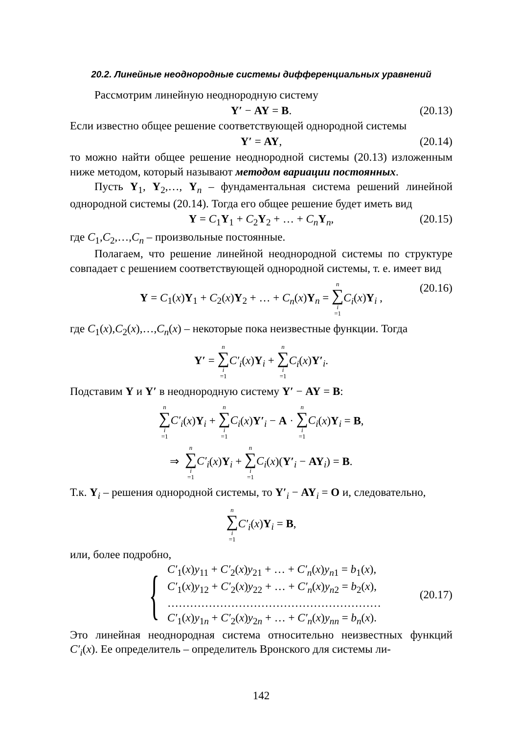20.2. Линейные неоднородные системы дифференциальных уравнений
Рассмотрим линейную неоднородную систему
Y′ − AY = B. (20.13)
Если известно общее решение соответствующей однородной системы
Y′ = AY, (20.14)
то можно найти общее решение неоднородной системы (20.13) изложенным ниже методом, который называют методом вариации постоянных.
Пусть Y<sub>1</sub>, Y<sub>2</sub>,…, Y<sub>n</sub> – фундаментальная система решений линейной однородной системы (20.14). Тогда его общее решение будет иметь вид
Y = C<sub>1</sub>Y<sub>1</sub> + C<sub>2</sub>Y<sub>2</sub> + … + C<sub>n</sub> Y<sub>n</sub>, (20.15)
где C<sub>1</sub>,C<sub>2</sub>,…,C<sub>n</sub> – произвольные постоянные.
Полагаем, что решение линейной неоднородной системы по структуре совпадает с решением соответствующей однородной системы, т. е. имеет вид
Y = C<sub>1</sub>(x)Y<sub>1</sub> + C<sub>2</sub>(x)Y<sub>2</sub> + … + C<sub>n</sub>(x)Y<sub>n</sub> = n ∑ i =1 C<sub>i</sub>(x)Y<sub>i</sub> , (20.16)
где C<sub>1</sub>(x),C<sub>2</sub>(x),…,C<sub>n</sub>(x) – некоторые пока неизвестные функции. Тогда
Y′ = n ∑ i =1 C′<sub>i</sub>(x)Y<sub>i</sub> + n ∑ i =1 C<sub>i</sub>(x)Y′<sub>i</sub>.
Подставим Y и Y′ в неоднородную систему Y′ − AY = B:
n ∑ i =1 C′<sub>i</sub>(x)Y<sub>i</sub> + n ∑ i =1 C<sub>i</sub>(x)Y′<sub>i</sub> − A · n ∑ i =1 C<sub>i</sub>(x)Y<sub>i</sub> = B,
⇒ n ∑ i =1 C′<sub>i</sub>(x)Y<sub>i</sub> + n ∑ i =1 C<sub>i</sub>(x)(Y′<sub>i</sub> − AY<sub>i</sub>) = B.
Т.к. Y<sub>i</sub> – решения однородной системы, то Y′<sub>i</sub> − AY<sub>i</sub> = O и, следовательно,
n ∑ i =1 C′<sub>i</sub>(x)Y<sub>i</sub> = B,
или, более подробно,
{
C′<sub>1</sub>(x)y<sub>11</sub> + C′<sub>2</sub>(x)y<sub>21</sub> + … + C′<sub>n</sub>(x)y<sub>n1</sub> = b<sub>1</sub>(x),
C′<sub>1</sub>(x)y<sub>12</sub> + C′<sub>2</sub>(x)y<sub>22</sub> + … + C′<sub>n</sub>(x)y<sub>n2</sub> = b<sub>2</sub>(x),
…………………………………………………
C′<sub>1</sub>(x)y<sub>1n</sub> + C′<sub>2</sub>(x)y<sub>2n</sub> + … + C′<sub>n</sub>(x)y<sub>nn</sub> = b<sub>n</sub>(x).
(20.17)
Это линейная неоднородная система относительно неизвестных функций C′<sub>i</sub>(x). Ее определитель – определитель Вронского для системы ли-
142